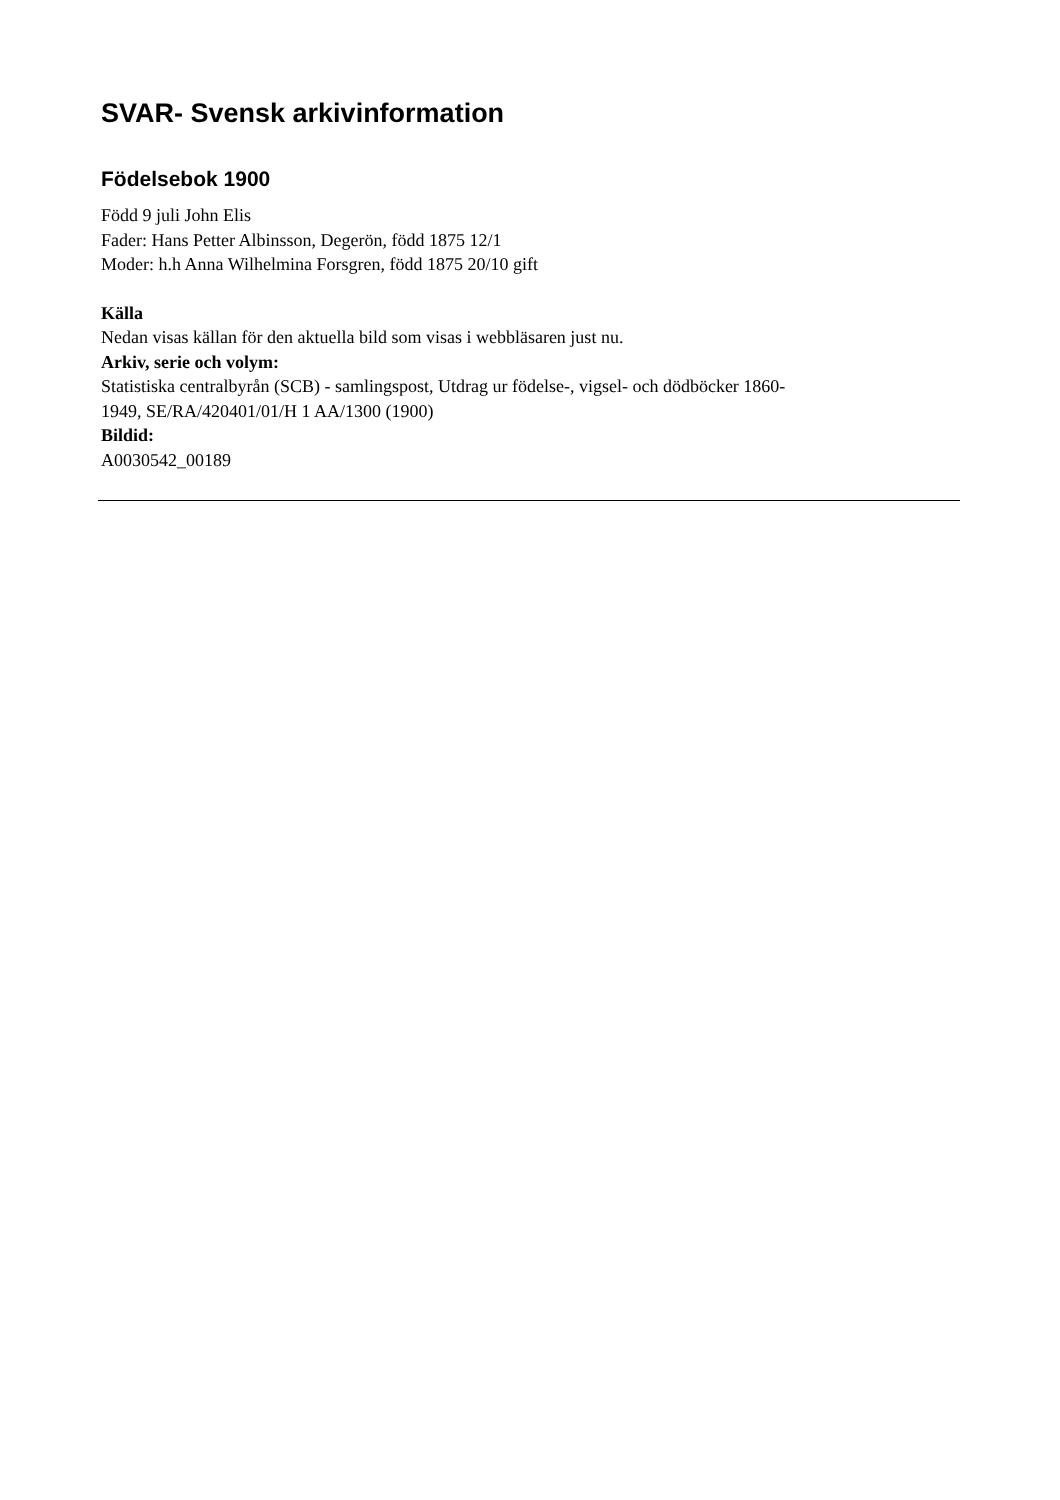SVAR- Svensk arkivinformation
Födelsebok 1900
Född 9 juli John Elis
Fader: Hans Petter Albinsson, Degerön, född 1875 12/1
Moder: h.h Anna Wilhelmina Forsgren, född 1875 20/10 gift
Källa
Nedan visas källan för den aktuella bild som visas i webbläsaren just nu.
Arkiv, serie och volym:
Statistiska centralbyrån (SCB) - samlingspost, Utdrag ur födelse-, vigsel- och dödböcker 1860-
1949, SE/RA/420401/01/H 1 AA/1300 (1900)
Bildid:
A0030542_00189